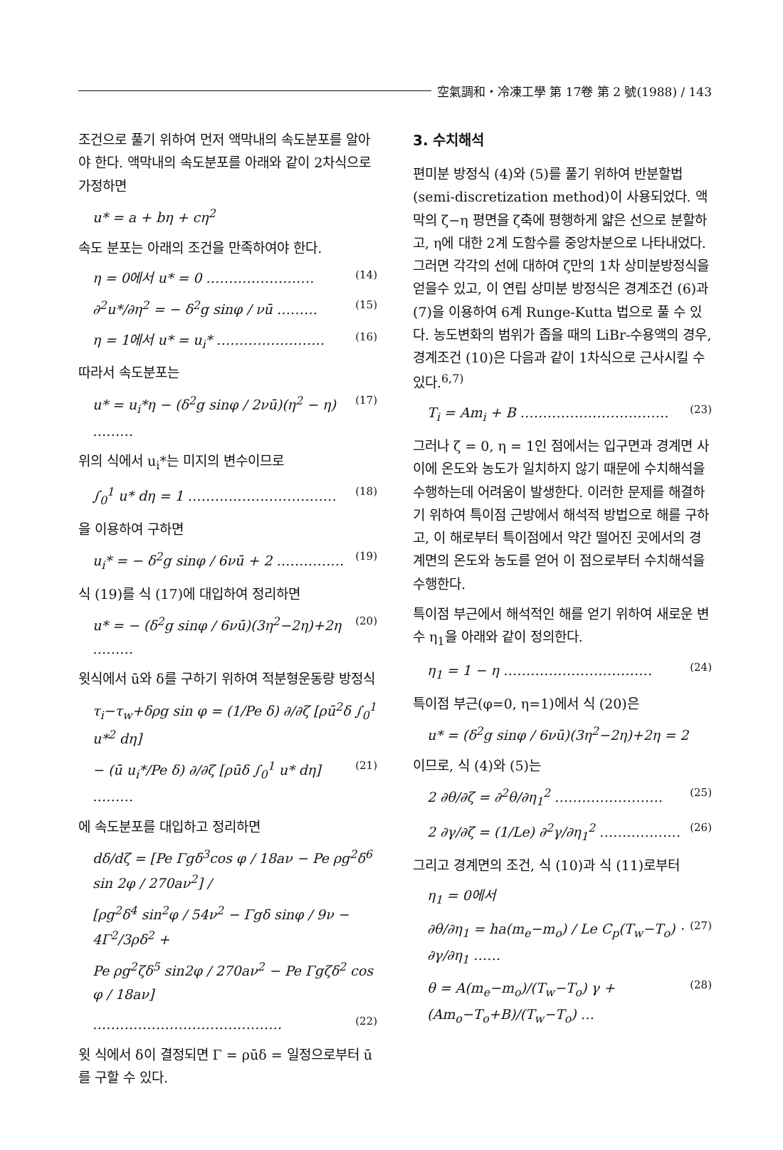空氣調和・冷凍工學 第 17卷 第 2 號(1988) / 143
조건으로 풀기 위하여 먼저 액막내의 속도분포를 알아야 한다. 액막내의 속도분포를 아래와 같이 2차식으로 가정하면
u* = a + bη + cη<sup>2</sup>
속도 분포는 아래의 조건을 만족하여야 한다.
η = 0에서 u* = 0 …………………… (14)
∂<sup>2</sup>u*/∂η<sup>2</sup> = − δ<sup>2</sup>g sinφ / νū ……… (15)
η = 1에서 u* = u<sub>i</sub>* …………………… (16)
따라서 속도분포는
u* = u<sub>i</sub>*η − (δ<sup>2</sup>g sinφ / 2νū)(η<sup>2</sup> − η) ……… (17)
위의 식에서 u<sub>i</sub>*는 미지의 변수이므로
∫<sub>0</sub><sup>1</sup> u* dη = 1 …………………………… (18)
을 이용하여 구하면
u<sub>i</sub>* = − δ<sup>2</sup>g sinφ / 6νū + 2 …………… (19)
식 (19)를 식 (17)에 대입하여 정리하면
u* = − (δ<sup>2</sup>g sinφ / 6νū)(3η<sup>2</sup>−2η)+2η ……… (20)
윗식에서 ū와 δ를 구하기 위하여 적분형운동량 방정식
τ<sub>i</sub>−τ<sub>w</sub>+δρg sin φ = (1/Pe δ) ∂/∂ζ [ρū<sup>2</sup>δ ∫<sub>0</sub><sup>1</sup> u*<sup>2</sup> dη]
− (ū u<sub>i</sub>*/Pe δ) ∂/∂ζ [ρūδ ∫<sub>0</sub><sup>1</sup> u* dη] ……… (21)
에 속도분포를 대입하고 정리하면
dδ/dζ = [Pe Γgδ<sup>3</sup>cos φ / 18aν − Pe ρg<sup>2</sup>δ<sup>6</sup> sin 2φ / 270aν<sup>2</sup>] /
[ρg<sup>2</sup>δ<sup>4</sup> sin<sup>2</sup>φ / 54ν<sup>2</sup> − Γgδ sinφ / 9ν − 4Γ<sup>2</sup>/3ρδ<sup>2</sup> +
Pe ρg<sup>2</sup>ζδ<sup>5</sup> sin2φ / 270aν<sup>2</sup> − Pe Γgζδ<sup>2</sup> cos φ / 18aν]
…………………………………… (22)
윗 식에서 δ이 결정되면 Γ = ρūδ = 일정으로부터 ū를 구할 수 있다.
3. 수치해석
편미분 방정식 (4)와 (5)를 풀기 위하여 반분할법(semi-discretization method)이 사용되었다. 액막의 ζ−η 평면을 ζ축에 평행하게 얇은 선으로 분할하고, η에 대한 2계 도함수를 중앙차분으로 나타내었다. 그러면 각각의 선에 대하여 ζ만의 1차 상미분방정식을 얻을수 있고, 이 연립 상미분 방정식은 경계조건 (6)과 (7)을 이용하여 6계 Runge-Kutta 법으로 풀 수 있다. 농도변화의 범위가 좁을 때의 LiBr-수용액의 경우, 경계조건 (10)은 다음과 같이 1차식으로 근사시킬 수 있다.<sup>6,7)</sup>
T<sub>i</sub> = Am<sub>i</sub> + B …………………………… (23)
그러나 ζ = 0, η = 1인 점에서는 입구면과 경계면 사이에 온도와 농도가 일치하지 않기 때문에 수치해석을 수행하는데 어려움이 발생한다. 이러한 문제를 해결하기 위하여 특이점 근방에서 해석적 방법으로 해를 구하고, 이 해로부터 특이점에서 약간 떨어진 곳에서의 경계면의 온도와 농도를 얻어 이 점으로부터 수치해석을 수행한다.
특이점 부근에서 해석적인 해를 얻기 위하여 새로운 변수 η<sub>1</sub>을 아래와 같이 정의한다.
η<sub>1</sub> = 1 − η …………………………… (24)
특이점 부근(φ=0, η=1)에서 식 (20)은
u* = (δ<sup>2</sup>g sinφ / 6νū)(3η<sup>2</sup>−2η)+2η = 2
이므로, 식 (4)와 (5)는
2 ∂θ/∂ζ = ∂<sup>2</sup>θ/∂η<sub>1</sub><sup>2</sup> …………………… (25)
2 ∂γ/∂ζ = (1/Le) ∂<sup>2</sup>γ/∂η<sub>1</sub><sup>2</sup> ……………… (26)
그리고 경계면의 조건, 식 (10)과 식 (11)로부터
η<sub>1</sub> = 0에서
∂θ/∂η<sub>1</sub> = ha(m<sub>e</sub>−m<sub>o</sub>) / Le C<sub>p</sub>(T<sub>w</sub>−T<sub>o</sub>) · ∂γ/∂η<sub>1</sub> …… (27)
θ = A(m<sub>e</sub>−m<sub>o</sub>)/(T<sub>w</sub>−T<sub>o</sub>) γ + (Am<sub>o</sub>−T<sub>o</sub>+B)/(T<sub>w</sub>−T<sub>o</sub>) … (28)